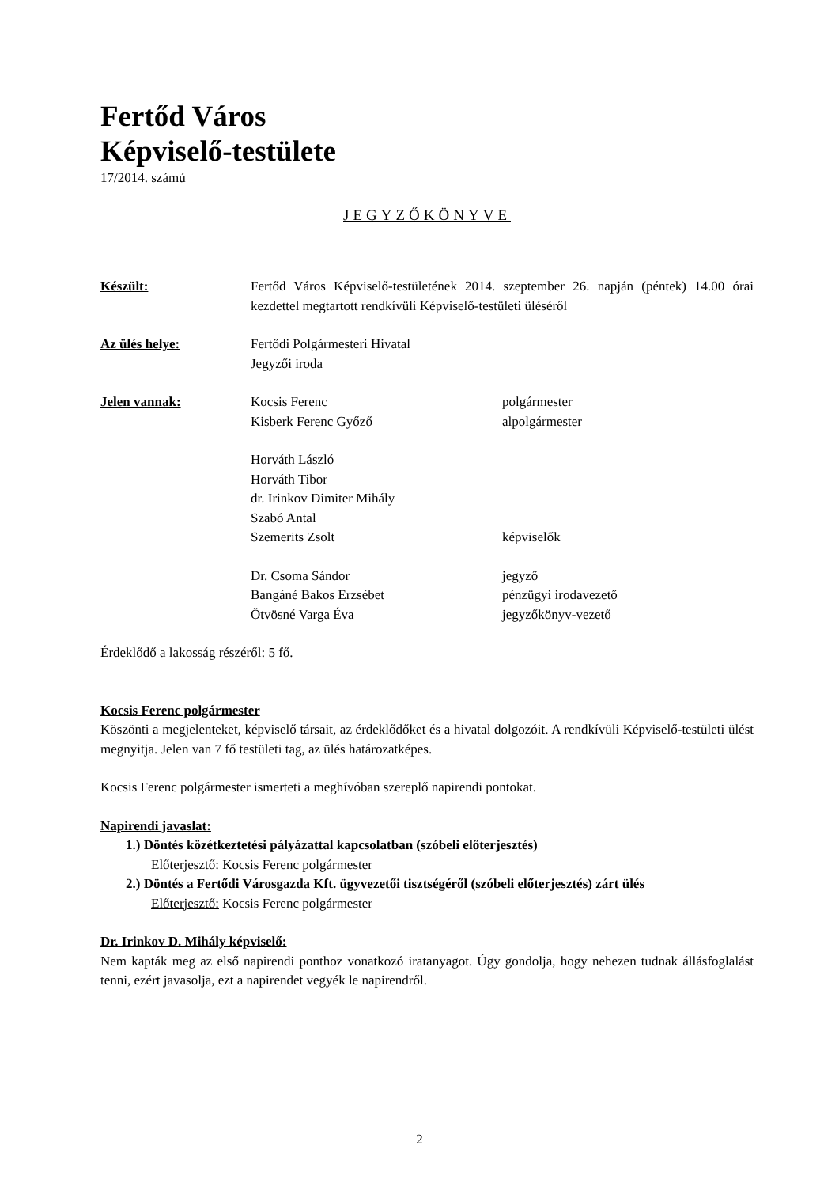Fertőd Város
Képviselő-testülete
17/2014. számú
JEGYZŐKÖNYVE
Készült: Fertőd Város Képviselő-testületének 2014. szeptember 26. napján (péntek) 14.00 órai kezdettel megtartott rendkívüli Képviselő-testületi üléséről
Az ülés helye: Fertődi Polgármesteri Hivatal
Jegyzői iroda
Jelen vannak: Kocsis Ferenc polgármester
Kisberk Ferenc Győző alpolgármester
Horváth László
Horváth Tibor
dr. Irinkov Dimiter Mihály
Szabó Antal
Szemerits Zsolt képviselők
Dr. Csoma Sándor jegyző
Bangáné Bakos Erzsébet pénzügyi irodavezető
Ötvösné Varga Éva jegyzőkönyv-vezető
Érdeklődő a lakosság részéről: 5 fő.
Kocsis Ferenc polgármester
Köszönti a megjelenteket, képviselő társait, az érdeklődőket és a hivatal dolgozóit. A rendkívüli Képviselő-testületi ülést megnyitja. Jelen van 7 fő testületi tag, az ülés határozatképes.
Kocsis Ferenc polgármester ismerteti a meghívóban szereplő napirendi pontokat.
Napirendi javaslat:
1.) Döntés közétkeztetési pályázattal kapcsolatban (szóbeli előterjesztés)
Előterjesztő: Kocsis Ferenc polgármester
2.) Döntés a Fertődi Városgazda Kft. ügyvezetői tisztségéről (szóbeli előterjesztés) zárt ülés
Előterjesztő: Kocsis Ferenc polgármester
Dr. Irinkov D. Mihály képviselő:
Nem kapták meg az első napirendi ponthoz vonatkozó iratanyagot. Úgy gondolja, hogy nehezen tudnak állásfoglalást tenni, ezért javasolja, ezt a napirendet vegyék le napirendről.
2